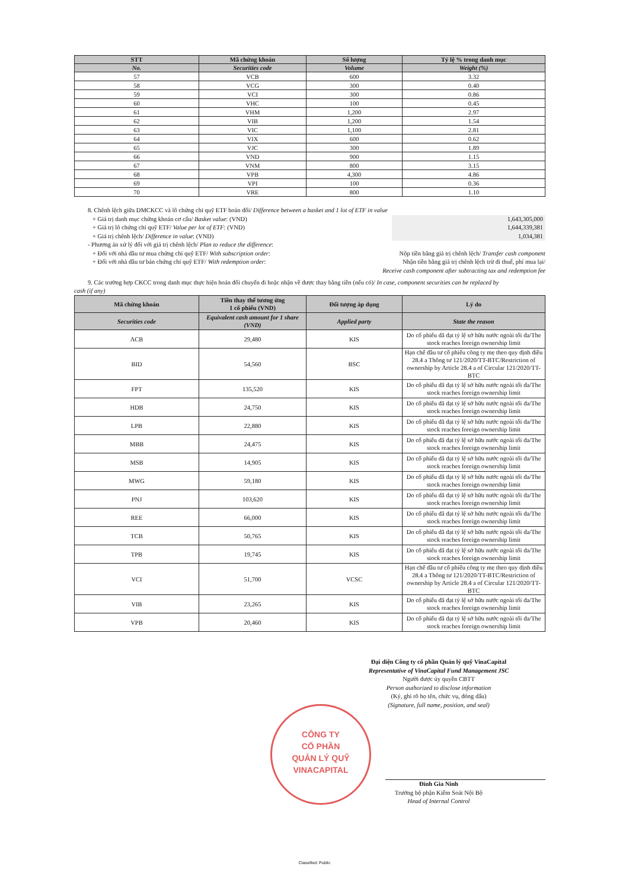| STT | Mã chứng khoán | Số lượng | Tỷ lệ % trong danh mục |
| --- | --- | --- | --- |
| No. | Securities code | Volume | Weight (%) |
| 57 | VCB | 600 | 3.32 |
| 58 | VCG | 300 | 0.40 |
| 59 | VCI | 300 | 0.86 |
| 60 | VHC | 100 | 0.45 |
| 61 | VHM | 1,200 | 2.97 |
| 62 | VIB | 1,200 | 1.54 |
| 63 | VIC | 1,100 | 2.81 |
| 64 | VIX | 600 | 0.62 |
| 65 | VJC | 300 | 1.89 |
| 66 | VND | 900 | 1.15 |
| 67 | VNM | 800 | 3.15 |
| 68 | VPB | 4,300 | 4.86 |
| 69 | VPI | 100 | 0.36 |
| 70 | VRE | 800 | 1.10 |
8. Chênh lệch giữa DMCKCC và lô chứng chỉ quỹ ETF hoán đổi/ Difference between a basket and 1 lot of ETF in value
+ Giá trị danh mục chứng khoán cơ cấu/ Basket value: (VND) 1,643,305,000
+ Giá trị lô chứng chỉ quỹ ETF/ Value per lot of ETF: (VND) 1,644,339,381
+ Giá trị chênh lệch/ Difference in value: (VND) 1,034,381
- Phương án xử lý đối với giá trị chênh lệch/ Plan to reduce the difference:
+ Đối với nhà đầu tư mua chứng chỉ quỹ ETF/ With subscription order: Nộp tiền bằng giá trị chênh lệch/ Transfer cash component
+ Đối với nhà đầu tư bán chứng chỉ quỹ ETF/ With redemption order: Nhận tiền bằng giá trị chênh lệch trừ đi thuế, phí mua lại/
Receive cash component after subtracting tax and redemption fee
9. Các trường hợp CKCC trong danh mục thực hiện hoán đổi chuyển đi hoặc nhận về được thay bằng tiền (nếu có)/ In case, component securities can be replaced by
cash (if any)
| Mã chứng khoán | Tiền thay thế tương ứng 1 cổ phiếu (VND) | Đối tượng áp dụng | Lý do |
| --- | --- | --- | --- |
| Securities code | Equivalent cash amount for 1 share (VND) | Applied party | State the reason |
| ACB | 29,480 | KIS | Do cổ phiếu đã đạt tỷ lệ sở hữu nước ngoài tối đa/The stock reaches foreign ownership limit |
| BID | 54,560 | BSC | Hạn chế đầu tư cổ phiếu công ty mẹ theo quy định điều 28.4 a Thông tư 121/2020/TT-BTC/Restriction of ownership by Article 28.4 a of Circular 121/2020/TT-BTC |
| FPT | 135,520 | KIS | Do cổ phiếu đã đạt tỷ lệ sở hữu nước ngoài tối đa/The stock reaches foreign ownership limit |
| HDB | 24,750 | KIS | Do cổ phiếu đã đạt tỷ lệ sở hữu nước ngoài tối đa/The stock reaches foreign ownership limit |
| LPB | 22,880 | KIS | Do cổ phiếu đã đạt tỷ lệ sở hữu nước ngoài tối đa/The stock reaches foreign ownership limit |
| MBB | 24,475 | KIS | Do cổ phiếu đã đạt tỷ lệ sở hữu nước ngoài tối đa/The stock reaches foreign ownership limit |
| MSB | 14,905 | KIS | Do cổ phiếu đã đạt tỷ lệ sở hữu nước ngoài tối đa/The stock reaches foreign ownership limit |
| MWG | 59,180 | KIS | Do cổ phiếu đã đạt tỷ lệ sở hữu nước ngoài tối đa/The stock reaches foreign ownership limit |
| PNJ | 103,620 | KIS | Do cổ phiếu đã đạt tỷ lệ sở hữu nước ngoài tối đa/The stock reaches foreign ownership limit |
| REE | 66,000 | KIS | Do cổ phiếu đã đạt tỷ lệ sở hữu nước ngoài tối đa/The stock reaches foreign ownership limit |
| TCB | 50,765 | KIS | Do cổ phiếu đã đạt tỷ lệ sở hữu nước ngoài tối đa/The stock reaches foreign ownership limit |
| TPB | 19,745 | KIS | Do cổ phiếu đã đạt tỷ lệ sở hữu nước ngoài tối đa/The stock reaches foreign ownership limit |
| VCI | 51,700 | VCSC | Hạn chế đầu tư cổ phiếu công ty mẹ theo quy định điều 28.4 a Thông tư 121/2020/TT-BTC/Restriction of ownership by Article 28.4 a of Circular 121/2020/TT-BTC |
| VIB | 23,265 | KIS | Do cổ phiếu đã đạt tỷ lệ sở hữu nước ngoài tối đa/The stock reaches foreign ownership limit |
| VPB | 20,460 | KIS | Do cổ phiếu đã đạt tỷ lệ sở hữu nước ngoài tối đa/The stock reaches foreign ownership limit |
Đại diện Công ty cổ phần Quản lý quỹ VinaCapital
Representative of VinaCapital Fund Management JSC
Người được ủy quyền CBTT
Person authorized to disclose information
(Ký, ghi rõ họ tên, chức vụ, đóng dấu)
(Signature, full name, position, and seal)
Đinh Gia Ninh
Trưởng bộ phận Kiểm Soát Nội Bộ
Head of Internal Control
CÔNG TY
CỔ PHẦN
QUẢN LÝ QUỸ
VINACAPITAL
Classified: Public